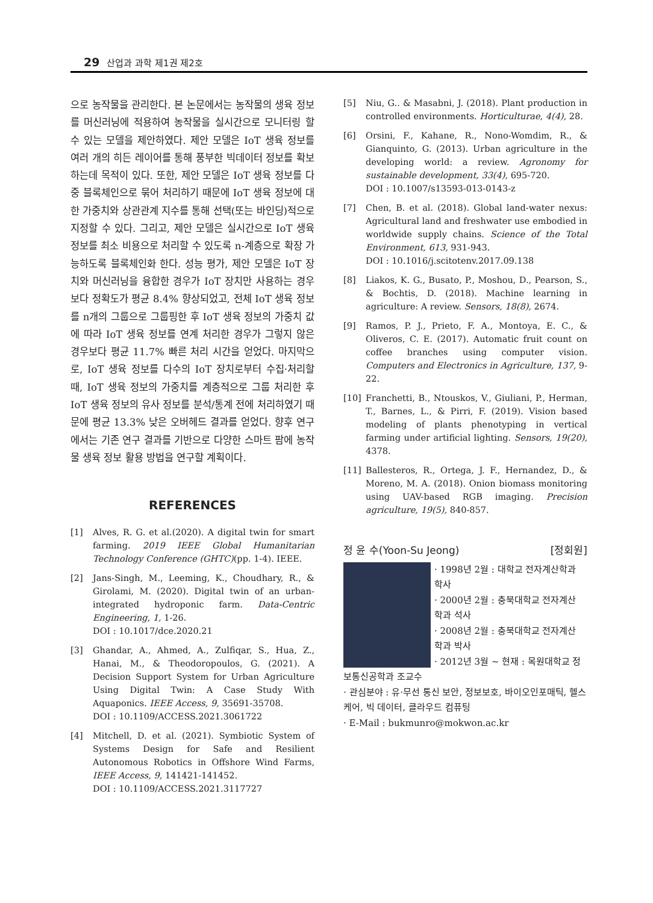29 산업과 과학 제1권 제2호
으로 농작물을 관리한다. 본 논문에서는 농작물의 생육 정보를 머신러닝에 적용하여 농작물을 실시간으로 모니터링 할 수 있는 모델을 제안하였다. 제안 모델은 IoT 생육 정보를 여러 개의 히든 레이어를 통해 풍부한 빅데이터 정보를 확보하는데 목적이 있다. 또한, 제안 모델은 IoT 생육 정보를 다중 블록체인으로 묶어 처리하기 때문에 IoT 생육 정보에 대한 가중치와 상관관계 지수를 통해 선택(또는 바인딩)적으로 지정할 수 있다. 그리고, 제안 모델은 실시간으로 IoT 생육 정보를 최소 비용으로 처리할 수 있도록 n-계층으로 확장 가능하도록 블록체인화 한다. 성능 평가, 제안 모델은 IoT 장치와 머신러닝을 융합한 경우가 IoT 장치만 사용하는 경우보다 정확도가 평균 8.4% 향상되었고, 전체 IoT 생육 정보를 n개의 그룹으로 그룹핑한 후 IoT 생육 정보의 가중치 값에 따라 IoT 생육 정보를 연계 처리한 경우가 그렇지 않은 경우보다 평균 11.7% 빠른 처리 시간을 얻었다. 마지막으로, IoT 생육 정보를 다수의 IoT 장치로부터 수집·처리할 때, IoT 생육 정보의 가중치를 계층적으로 그룹 처리한 후 IoT 생육 정보의 유사 정보를 분석/통계 전에 처리하였기 때문에 평균 13.3% 낮은 오버헤드 결과를 얻었다. 향후 연구에서는 기존 연구 결과를 기반으로 다양한 스마트 팜에 농작물 생육 정보 활용 방법을 연구할 계획이다.
REFERENCES
[1] Alves, R. G. et al.(2020). A digital twin for smart farming. 2019 IEEE Global Humanitarian Technology Conference (GHTC)(pp. 1-4). IEEE.
[2] Jans-Singh, M., Leeming, K., Choudhary, R., & Girolami, M. (2020). Digital twin of an urban-integrated hydroponic farm. Data-Centric Engineering, 1, 1-26.
DOI : 10.1017/dce.2020.21
[3] Ghandar, A., Ahmed, A., Zulfiqar, S., Hua, Z., Hanai, M., & Theodoropoulos, G. (2021). A Decision Support System for Urban Agriculture Using Digital Twin: A Case Study With Aquaponics. IEEE Access, 9, 35691-35708.
DOI : 10.1109/ACCESS.2021.3061722
[4] Mitchell, D. et al. (2021). Symbiotic System of Systems Design for Safe and Resilient Autonomous Robotics in Offshore Wind Farms, IEEE Access, 9, 141421-141452.
DOI : 10.1109/ACCESS.2021.3117727
[5] Niu, G.. & Masabni, J. (2018). Plant production in controlled environments. Horticulturae, 4(4), 28.
[6] Orsini, F., Kahane, R., Nono-Womdim, R., & Gianquinto, G. (2013). Urban agriculture in the developing world: a review. Agronomy for sustainable development, 33(4), 695-720.
DOI : 10.1007/s13593-013-0143-z
[7] Chen, B. et al. (2018). Global land-water nexus: Agricultural land and freshwater use embodied in worldwide supply chains. Science of the Total Environment, 613, 931-943.
DOI : 10.1016/j.scitotenv.2017.09.138
[8] Liakos, K. G., Busato, P., Moshou, D., Pearson, S., & Bochtis, D. (2018). Machine learning in agriculture: A review. Sensors, 18(8), 2674.
[9] Ramos, P. J., Prieto, F. A., Montoya, E. C., & Oliveros, C. E. (2017). Automatic fruit count on coffee branches using computer vision. Computers and Electronics in Agriculture, 137, 9-22.
[10] Franchetti, B., Ntouskos, V., Giuliani, P., Herman, T., Barnes, L., & Pirri, F. (2019). Vision based modeling of plants phenotyping in vertical farming under artificial lighting. Sensors, 19(20), 4378.
[11] Ballesteros, R., Ortega, J. F., Hernandez, D., & Moreno, M. A. (2018). Onion biomass monitoring using UAV-based RGB imaging. Precision agriculture, 19(5), 840-857.
정 윤 수(Yoon-Su Jeong) [정회원]
· 1998년 2월 : 대학교 전자계산학과 학사
· 2000년 2월 : 충북대학교 전자계산 학과 석사
· 2008년 2월 : 충북대학교 전자계산 학과 박사
· 2012년 3월 ~ 현재 : 목원대학교 정보통신공학과 조교수
· 관심분야 : 유·무선 통신 보안, 정보보호, 바이오인포매틱, 헬스케어, 빅 데이터, 클라우드 컴퓨팅
· E-Mail : bukmunro@mokwon.ac.kr